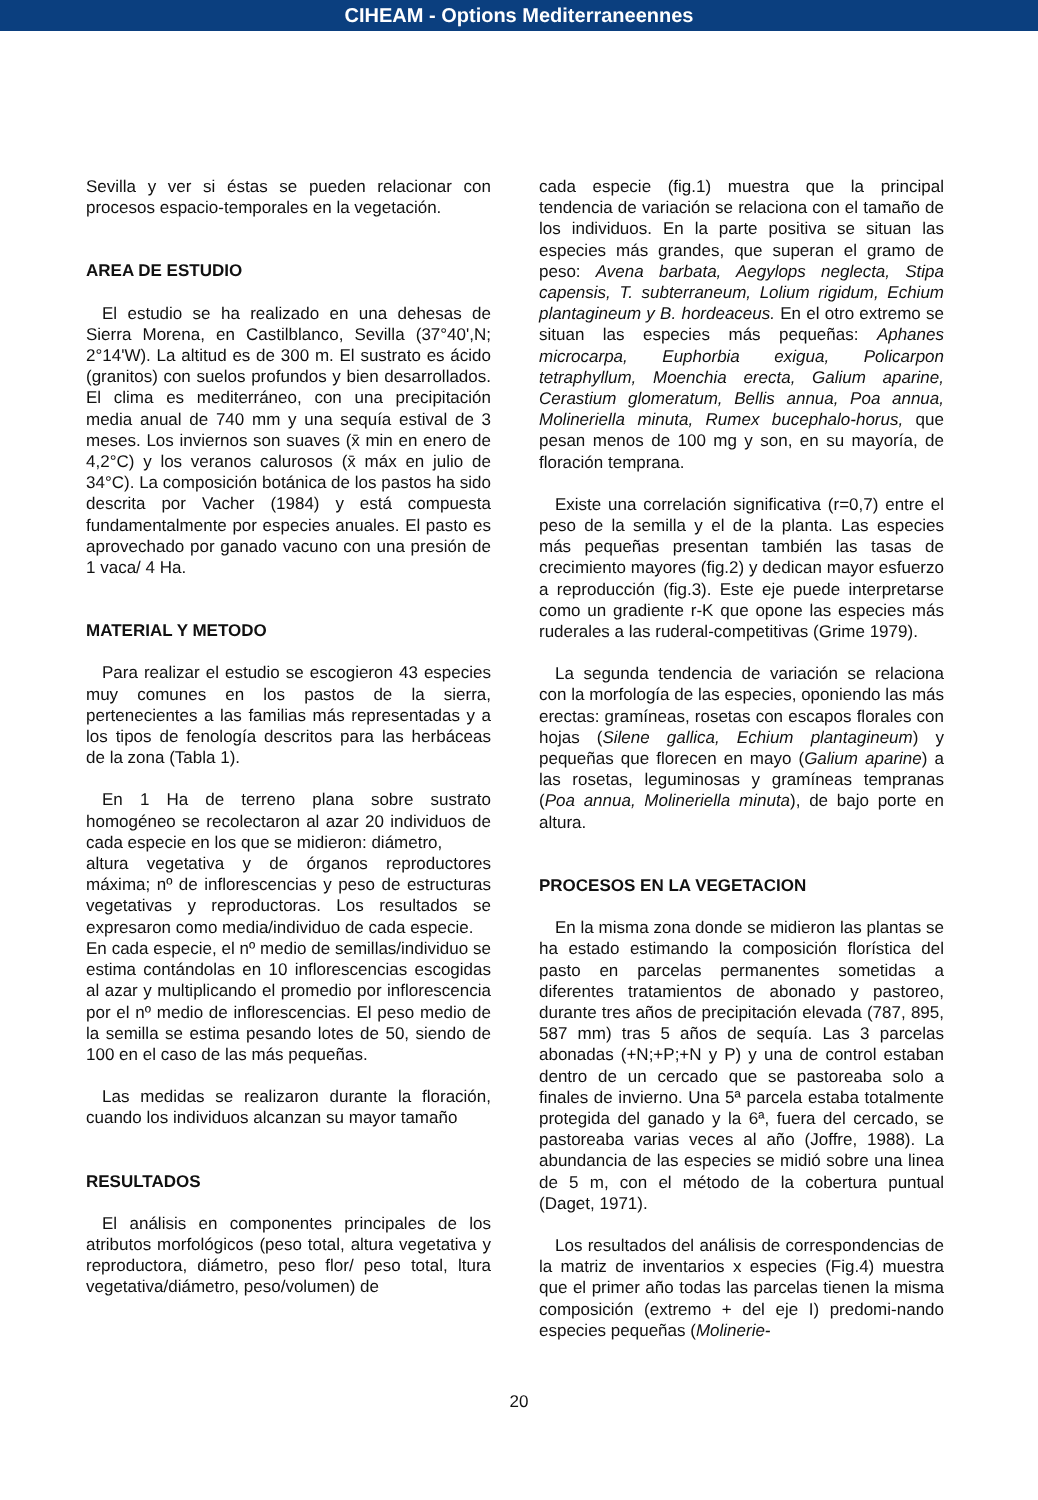CIHEAM - Options Mediterraneennes
Sevilla y ver si éstas se pueden relacionar con procesos espacio-temporales en la vegetación.
AREA DE ESTUDIO
El estudio se ha realizado en una dehesas de Sierra Morena, en Castilblanco, Sevilla (37°40',N; 2°14'W). La altitud es de 300 m. El sustrato es ácido (granitos) con suelos profundos y bien desarrollados. El clima es mediterráneo, con una precipitación media anual de 740 mm y una sequía estival de 3 meses. Los inviernos son suaves (x̄ min en enero de 4,2°C) y los veranos calurosos (x̄ máx en julio de 34°C). La composición botánica de los pastos ha sido descrita por Vacher (1984) y está compuesta fundamentalmente por especies anuales. El pasto es aprovechado por ganado vacuno con una presión de 1 vaca/ 4 Ha.
MATERIAL Y METODO
Para realizar el estudio se escogieron 43 especies muy comunes en los pastos de la sierra, pertenecientes a las familias más representadas y a los tipos de fenología descritos para las herbáceas de la zona (Tabla 1).
En 1 Ha de terreno plana sobre sustrato homogéneo se recolectaron al azar 20 individuos de cada especie en los que se midieron: diámetro,
altura vegetativa y de órganos reproductores máxima; nº de inflorescencias y peso de estructuras vegetativas y reproductoras. Los resultados se expresaron como media/individuo de cada especie.
En cada especie, el nº medio de semillas/individuo se estima contándolas en 10 inflorescencias escogidas al azar y multiplicando el promedio por inflorescencia por el nº medio de inflorescencias. El peso medio de la semilla se estima pesando lotes de 50, siendo de 100 en el caso de las más pequeñas.
Las medidas se realizaron durante la floración, cuando los individuos alcanzan su mayor tamaño
RESULTADOS
El análisis en componentes principales de los atributos morfológicos (peso total, altura vegetativa y reproductora, diámetro, peso flor/ peso total, ltura vegetativa/diámetro, peso/volumen) de
cada especie (fig.1) muestra que la principal tendencia de variación se relaciona con el tamaño de los individuos. En la parte positiva se situan las especies más grandes, que superan el gramo de peso: Avena barbata, Aegylops neglecta, Stipa capensis, T. subterraneum, Lolium rigidum, Echium plantagineum y B. hordeaceus. En el otro extremo se situan las especies más pequeñas: Aphanes microcarpa, Euphorbia exigua, Policarpon tetraphyllum, Moenchia erecta, Galium aparine, Cerastium glomeratum, Bellis annua, Poa annua, Molineriella minuta, Rumex bucephalo-horus, que pesan menos de 100 mg y son, en su mayoría, de floración temprana.
Existe una correlación significativa (r=0,7) entre el peso de la semilla y el de la planta. Las especies más pequeñas presentan también las tasas de crecimiento mayores (fig.2) y dedican mayor esfuerzo a reproducción (fig.3). Este eje puede interpretarse como un gradiente r-K que opone las especies más ruderales a las ruderal-competitivas (Grime 1979).
La segunda tendencia de variación se relaciona con la morfología de las especies, oponiendo las más erectas: gramíneas, rosetas con escapos florales con hojas (Silene gallica, Echium plantagineum) y pequeñas que florecen en mayo (Galium aparine) a las rosetas, leguminosas y gramíneas tempranas (Poa annua, Molineriella minuta), de bajo porte en altura.
PROCESOS EN LA VEGETACION
En la misma zona donde se midieron las plantas se ha estado estimando la composición florística del pasto en parcelas permanentes sometidas a diferentes tratamientos de abonado y pastoreo, durante tres años de precipitación elevada (787, 895, 587 mm) tras 5 años de sequía. Las 3 parcelas abonadas (+N;+P;+N y P) y una de control estaban dentro de un cercado que se pastoreaba solo a finales de invierno. Una 5ª parcela estaba totalmente protegida del ganado y la 6ª, fuera del cercado, se pastoreaba varias veces al año (Joffre, 1988). La abundancia de las especies se midió sobre una linea de 5 m, con el método de la cobertura puntual (Daget, 1971).
Los resultados del análisis de correspondencias de la matriz de inventarios x especies (Fig.4) muestra que el primer año todas las parcelas tienen la misma composición (extremo + del eje I) predomi-nando especies pequeñas (Molinerie-
20